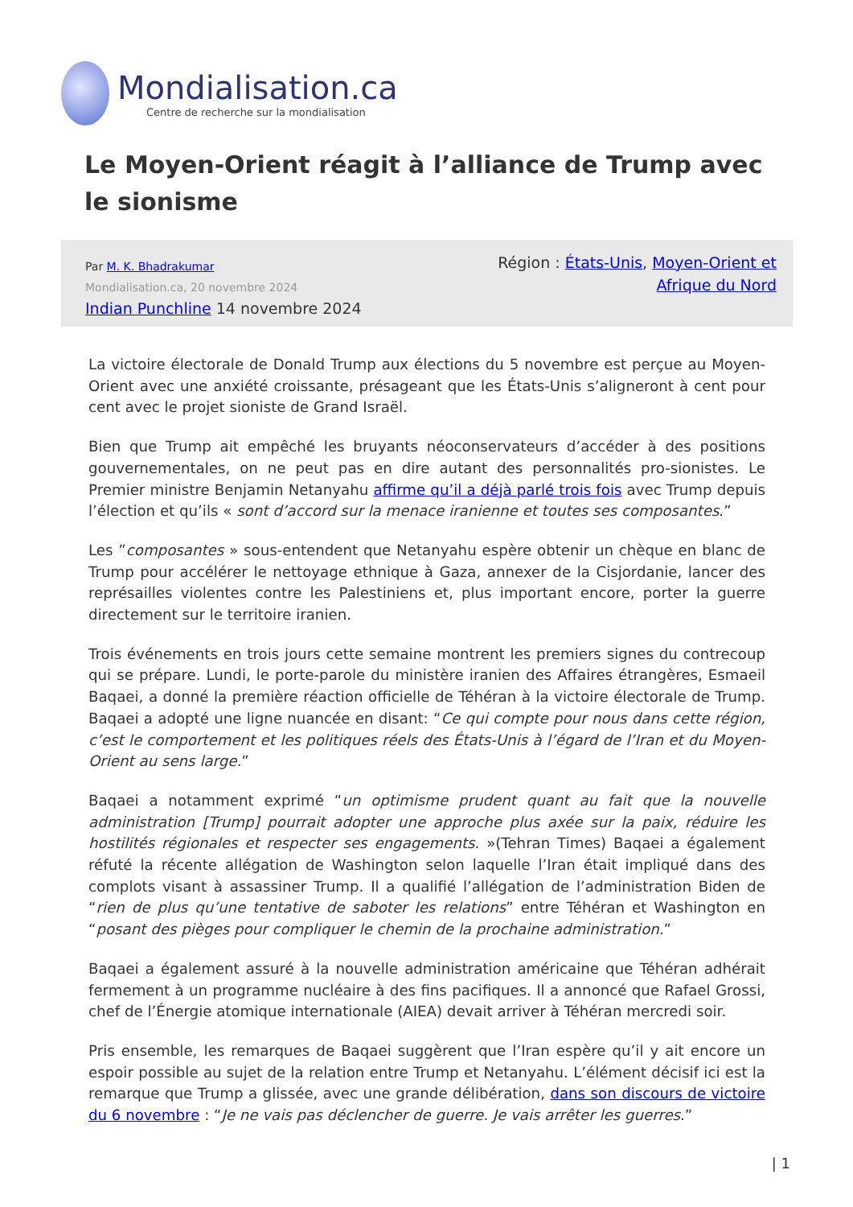Mondialisation.ca
Centre de recherche sur la mondialisation
Le Moyen-Orient réagit à l’alliance de Trump avec le sionisme
Par M. K. Bhadrakumar
Mondialisation.ca, 20 novembre 2024
Indian Punchline 14 novembre 2024
Région : États-Unis, Moyen-Orient et
Afrique du Nord
La victoire électorale de Donald Trump aux élections du 5 novembre est perçue au Moyen-Orient avec une anxiété croissante, présageant que les États-Unis s’aligneront à cent pour cent avec le projet sioniste de Grand Israël.
Bien que Trump ait empêché les bruyants néoconservateurs d’accéder à des positions gouvernementales, on ne peut pas en dire autant des personnalités pro-sionistes. Le Premier ministre Benjamin Netanyahu affirme qu’il a déjà parlé trois fois avec Trump depuis l’élection et qu’ils « sont d’accord sur la menace iranienne et toutes ses composantes.”
Les ”composantes » sous-entendent que Netanyahu espère obtenir un chèque en blanc de Trump pour accélérer le nettoyage ethnique à Gaza, annexer de la Cisjordanie, lancer des représailles violentes contre les Palestiniens et, plus important encore, porter la guerre directement sur le territoire iranien.
Trois événements en trois jours cette semaine montrent les premiers signes du contrecoup qui se prépare. Lundi, le porte-parole du ministère iranien des Affaires étrangères, Esmaeil Baqaei, a donné la première réaction officielle de Téhéran à la victoire électorale de Trump. Baqaei a adopté une ligne nuancée en disant: “Ce qui compte pour nous dans cette région, c’est le comportement et les politiques réels des États-Unis à l’égard de l’Iran et du Moyen-Orient au sens large.”
Baqaei a notamment exprimé “un optimisme prudent quant au fait que la nouvelle administration [Trump] pourrait adopter une approche plus axée sur la paix, réduire les hostilités régionales et respecter ses engagements. »(Tehran Times) Baqaei a également réfuté la récente allégation de Washington selon laquelle l’Iran était impliqué dans des complots visant à assassiner Trump. Il a qualifié l’allégation de l’administration Biden de “rien de plus qu’une tentative de saboter les relations” entre Téhéran et Washington en “posant des pièges pour compliquer le chemin de la prochaine administration.”
Baqaei a également assuré à la nouvelle administration américaine que Téhéran adhérait fermement à un programme nucléaire à des fins pacifiques. Il a annoncé que Rafael Grossi, chef de l’Énergie atomique internationale (AIEA) devait arriver à Téhéran mercredi soir.
Pris ensemble, les remarques de Baqaei suggèrent que l’Iran espère qu’il y ait encore un espoir possible au sujet de la relation entre Trump et Netanyahu. L’élément décisif ici est la remarque que Trump a glissée, avec une grande délibération, dans son discours de victoire du 6 novembre : “Je ne vais pas déclencher de guerre. Je vais arrêter les guerres.”
| 1